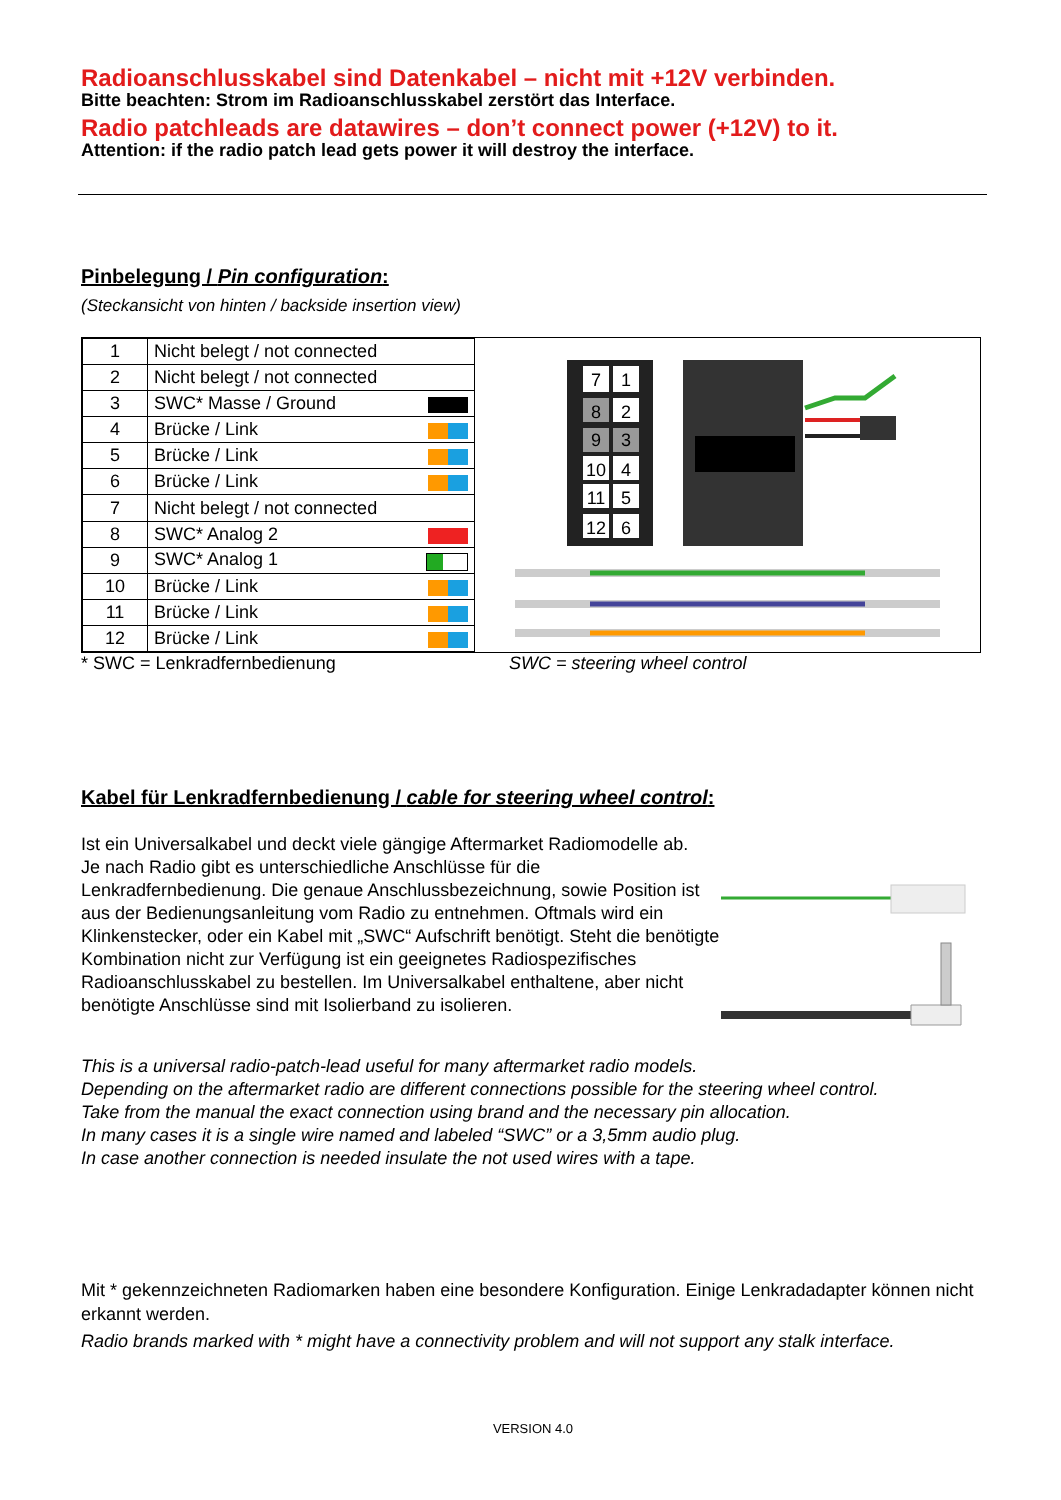Radioanschlusskabel sind Datenkabel – nicht mit +12V verbinden.
Bitte beachten: Strom im Radioanschlusskabel zerstört das Interface.
Radio patchleads are datawires – don’t connect power (+12V) to it.
Attention: if the radio patch lead gets power it will destroy the interface.
Pinbelegung / Pin configuration:
(Steckansicht von hinten / backside insertion view)
| 1 | Nicht belegt / not connected |
| 2 | Nicht belegt / not connected |
| 3 | SWC* Masse / Ground |
| 4 | Brücke / Link |
| 5 | Brücke / Link |
| 6 | Brücke / Link |
| 7 | Nicht belegt / not connected |
| 8 | SWC* Analog 2 |
| 9 | SWC* Analog 1 |
| 10 | Brücke / Link |
| 11 | Brücke / Link |
| 12 | Brücke / Link |
7
1
8
2
9
3
10
4
11
5
12
6
* SWC = Lenkradfernbedienung SWC = steering wheel control
Kabel für Lenkradfernbedienung / cable for steering wheel control:
Ist ein Universalkabel und deckt viele gängige Aftermarket Radiomodelle ab.
Je nach Radio gibt es unterschiedliche Anschlüsse für die Lenkradfernbedienung. Die genaue Anschlussbezeichnung, sowie Position ist aus der Bedienungsanleitung vom Radio zu entnehmen. Oftmals wird ein Klinkenstecker, oder ein Kabel mit „SWC“ Aufschrift benötigt. Steht die benötigte Kombination nicht zur Verfügung ist ein geeignetes Radiospezifisches Radioanschlusskabel zu bestellen. Im Universalkabel enthaltene, aber nicht benötigte Anschlüsse sind mit Isolierband zu isolieren.
This is a universal radio-patch-lead useful for many aftermarket radio models.
Depending on the aftermarket radio are different connections possible for the steering wheel control.
Take from the manual the exact connection using brand and the necessary pin allocation.
In many cases it is a single wire named and labeled “SWC” or a 3,5mm audio plug.
In case another connection is needed insulate the not used wires with a tape.
Mit * gekennzeichneten Radiomarken haben eine besondere Konfiguration. Einige Lenkradadapter können nicht erkannt werden.
Radio brands marked with * might have a connectivity problem and will not support any stalk interface.
VERSION 4.0